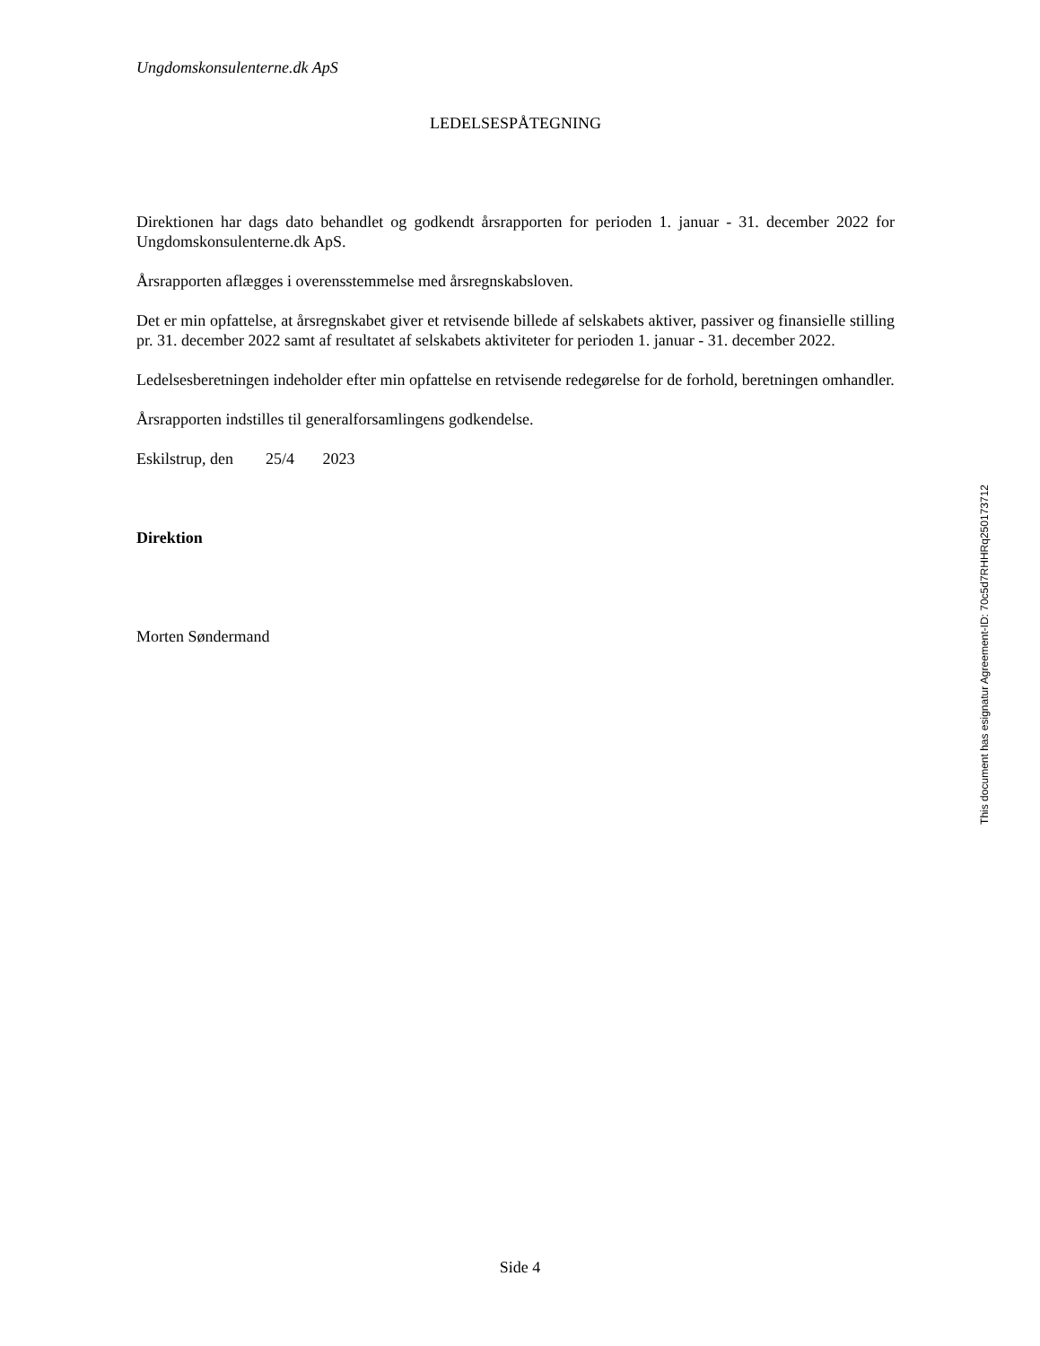Ungdomskonsulenterne.dk ApS
LEDELSESPÅTEGNING
Direktionen har dags dato behandlet og godkendt årsrapporten for perioden 1. januar - 31. december 2022 for Ungdomskonsulenterne.dk ApS.
Årsrapporten aflægges i overensstemmelse med årsregnskabsloven.
Det er min opfattelse, at årsregnskabet giver et retvisende billede af selskabets aktiver, passiver og finansielle stilling pr. 31. december 2022 samt af resultatet af selskabets aktiviteter for perioden 1. januar - 31. december 2022.
Ledelsesberetningen indeholder efter min opfattelse en retvisende redegørelse for de forhold, beretningen omhandler.
Årsrapporten indstilles til generalforsamlingens godkendelse.
Eskilstrup, den 25/4 2023
Direktion
Morten Søndermand
This document has esignatur Agreement-ID: 70c5d7RHHRq250173712
Side 4